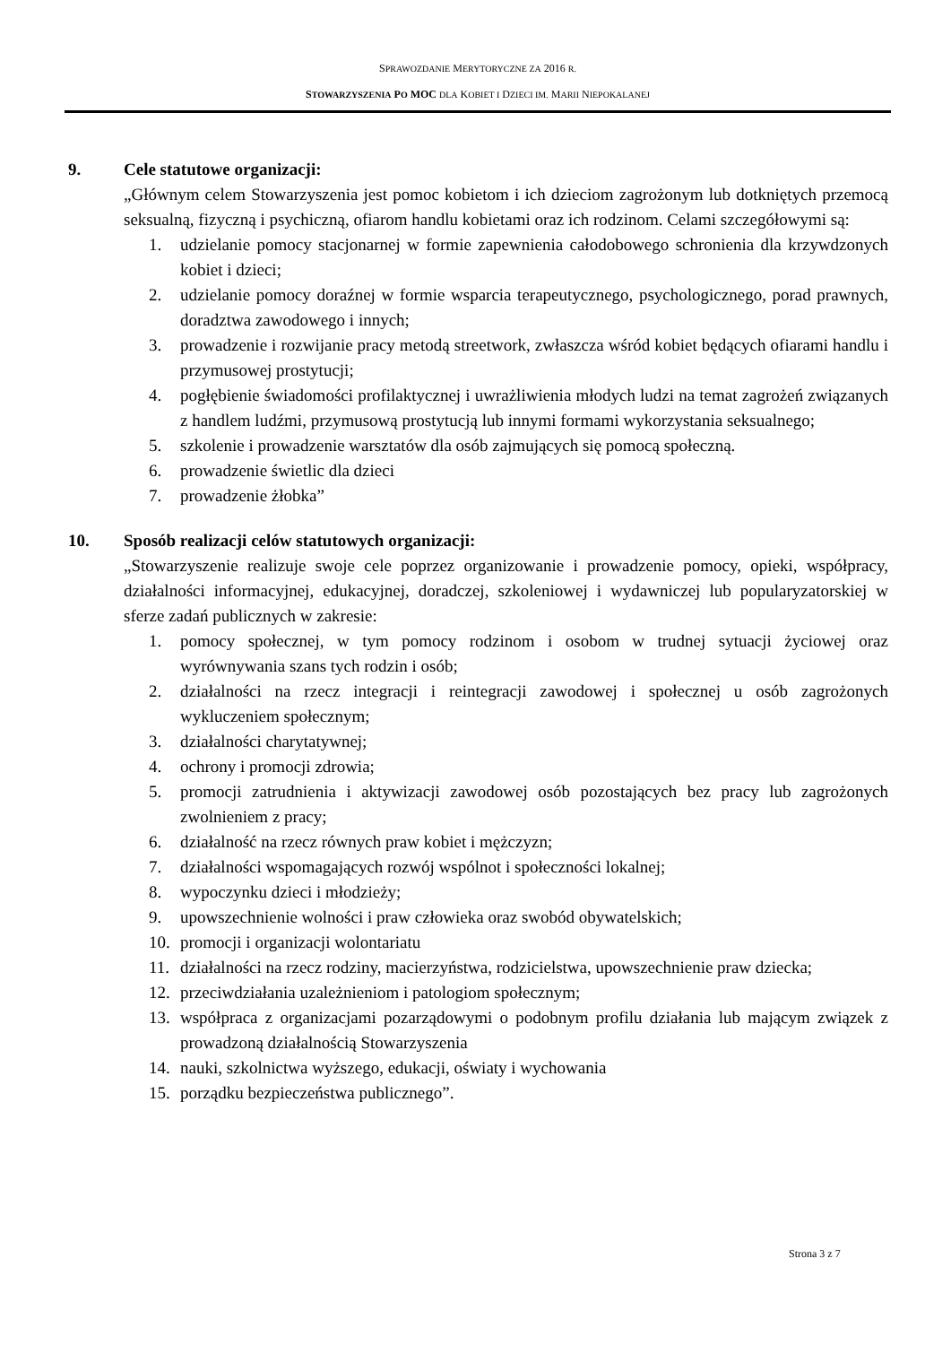SPRAWOZDANIE MERYTORYCZNE ZA 2016 R.
STOWARZYSZENIA PO MOC DLA KOBIET I DZIECI IM. MARII NIEPOKALANEJ
9. Cele statutowe organizacji:
„Głównym celem Stowarzyszenia jest pomoc kobietom i ich dzieciom zagrożonym lub dotkniętych przemocą seksualną, fizyczną i psychiczną, ofiarom handlu kobietami oraz ich rodzinom. Celami szczegółowymi są:
1. udzielanie pomocy stacjonarnej w formie zapewnienia całodobowego schronienia dla krzywdzonych kobiet i dzieci;
2. udzielanie pomocy doraźnej w formie wsparcia terapeutycznego, psychologicznego, porad prawnych, doradztwa zawodowego i innych;
3. prowadzenie i rozwijanie pracy metodą streetwork, zwłaszcza wśród kobiet będących ofiarami handlu i przymusowej prostytucji;
4. pogłębienie świadomości profilaktycznej i uwrażliwienia młodych ludzi na temat zagrożeń związanych z handlem ludźmi, przymusową prostytucją lub innymi formami wykorzystania seksualnego;
5. szkolenie i prowadzenie warsztatów dla osób zajmujących się pomocą społeczną.
6. prowadzenie świetlic dla dzieci
7. prowadzenie żłobka”
10. Sposób realizacji celów statutowych organizacji:
„Stowarzyszenie realizuje swoje cele poprzez organizowanie i prowadzenie pomocy, opieki, współpracy, działalności informacyjnej, edukacyjnej, doradczej, szkoleniowej i wydawniczej lub popularyzatorskiej w sferze zadań publicznych w zakresie:
1. pomocy społecznej, w tym pomocy rodzinom i osobom w trudnej sytuacji życiowej oraz wyrównywania szans tych rodzin i osób;
2. działalności na rzecz integracji i reintegracji zawodowej i społecznej u osób zagrożonych wykluczeniem społecznym;
3. działalności charytatywnej;
4. ochrony i promocji zdrowia;
5. promocji zatrudnienia i aktywizacji zawodowej osób pozostających bez pracy lub zagrożonych zwolnieniem z pracy;
6. działalność na rzecz równych praw kobiet i mężczyzn;
7. działalności wspomagających rozwój wspólnot i społeczności lokalnej;
8. wypoczynku dzieci i młodzieży;
9. upowszechnienie wolności i praw człowieka oraz swobód obywatelskich;
10. promocji i organizacji wolontariatu
11. działalności na rzecz rodziny, macierzyństwa, rodzicielstwa, upowszechnienie praw dziecka;
12. przeciwdziałania uzależnieniom i patologiom społecznym;
13. współpraca z organizacjami pozarządowymi o podobnym profilu działania lub mającym związek z prowadzoną działalnością Stowarzyszenia
14. nauki, szkolnictwa wyższego, edukacji, oświaty i wychowania
15. porządku bezpieczeństwa publicznego”.
Strona 3 z 7